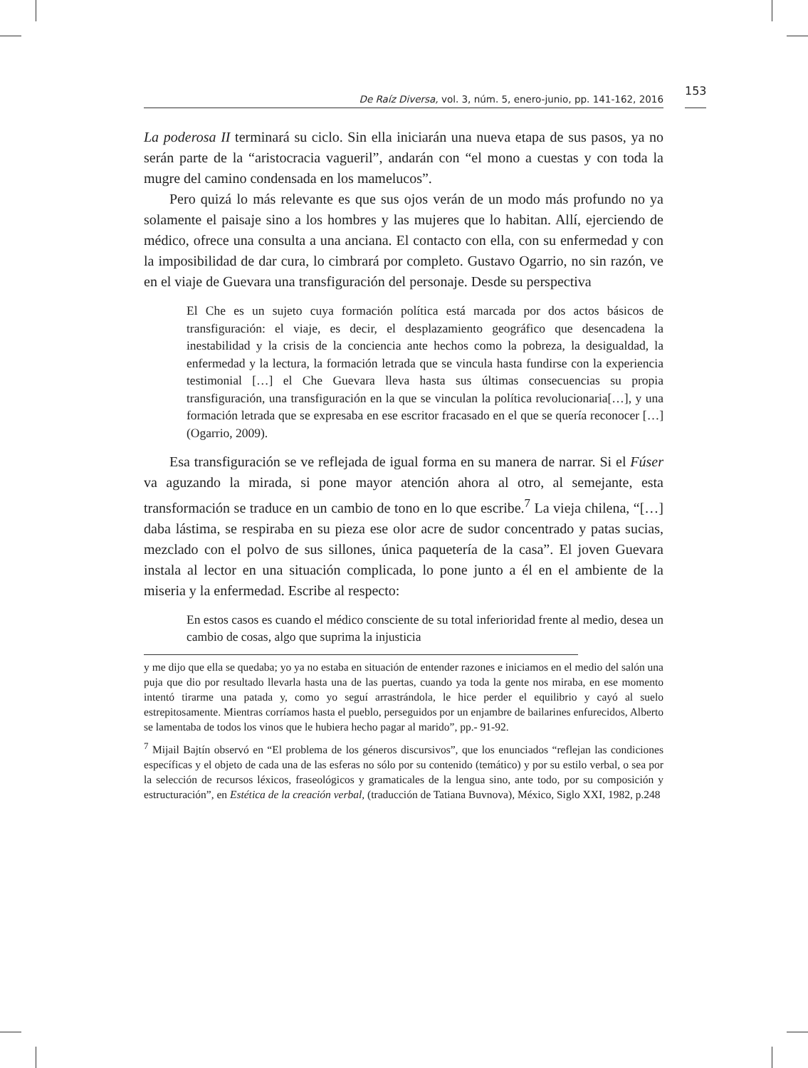De Raíz Diversa, vol. 3, núm. 5, enero-junio, pp. 141-162, 2016
153
La poderosa II terminará su ciclo. Sin ella iniciarán una nueva etapa de sus pasos, ya no serán parte de la “aristocracia vagueril”, andarán con “el mono a cuestas y con toda la mugre del camino condensada en los mamelucos”.
Pero quizá lo más relevante es que sus ojos verán de un modo más profundo no ya solamente el paisaje sino a los hombres y las mujeres que lo habitan. Allí, ejerciendo de médico, ofrece una consulta a una anciana. El contacto con ella, con su enfermedad y con la imposibilidad de dar cura, lo cimbrará por completo. Gustavo Ogarrio, no sin razón, ve en el viaje de Guevara una transfiguración del personaje. Desde su perspectiva
El Che es un sujeto cuya formación política está marcada por dos actos básicos de transfiguración: el viaje, es decir, el desplazamiento geográfico que desencadena la inestabilidad y la crisis de la conciencia ante hechos como la pobreza, la desigualdad, la enfermedad y la lectura, la formación letrada que se vincula hasta fundirse con la experiencia testimonial […] el Che Guevara lleva hasta sus últimas consecuencias su propia transfiguración, una transfiguración en la que se vinculan la política revolucionaria[…], y una formación letrada que se expresaba en ese escritor fracasado en el que se quería reconocer […] (Ogarrio, 2009).
Esa transfiguración se ve reflejada de igual forma en su manera de narrar. Si el Fúser va aguzando la mirada, si pone mayor atención ahora al otro, al semejante, esta transformación se traduce en un cambio de tono en lo que escribe.<sup>7</sup> La vieja chilena, “[…] daba lástima, se respiraba en su pieza ese olor acre de sudor concentrado y patas sucias, mezclado con el polvo de sus sillones, única paquetería de la casa”. El joven Guevara instala al lector en una situación complicada, lo pone junto a él en el ambiente de la miseria y la enfermedad. Escribe al respecto:
En estos casos es cuando el médico consciente de su total inferioridad frente al medio, desea un cambio de cosas, algo que suprima la injusticia
y me dijo que ella se quedaba; yo ya no estaba en situación de entender razones e iniciamos en el medio del salón una puja que dio por resultado llevarla hasta una de las puertas, cuando ya toda la gente nos miraba, en ese momento intentó tirarme una patada y, como yo seguí arrastrándola, le hice perder el equilibrio y cayó al suelo estrepitosamente. Mientras corríamos hasta el pueblo, perseguidos por un enjambre de bailarines enfurecidos, Alberto se lamentaba de todos los vinos que le hubiera hecho pagar al marido”, pp.- 91-92.
<sup>7</sup> Mijail Bajtín observó en “El problema de los géneros discursivos”, que los enunciados “reflejan las condiciones específicas y el objeto de cada una de las esferas no sólo por su contenido (temático) y por su estilo verbal, o sea por la selección de recursos léxicos, fraseológicos y gramaticales de la lengua sino, ante todo, por su composición y estructuración”, en Estética de la creación verbal, (traducción de Tatiana Buvnova), México, Siglo XXI, 1982, p.248